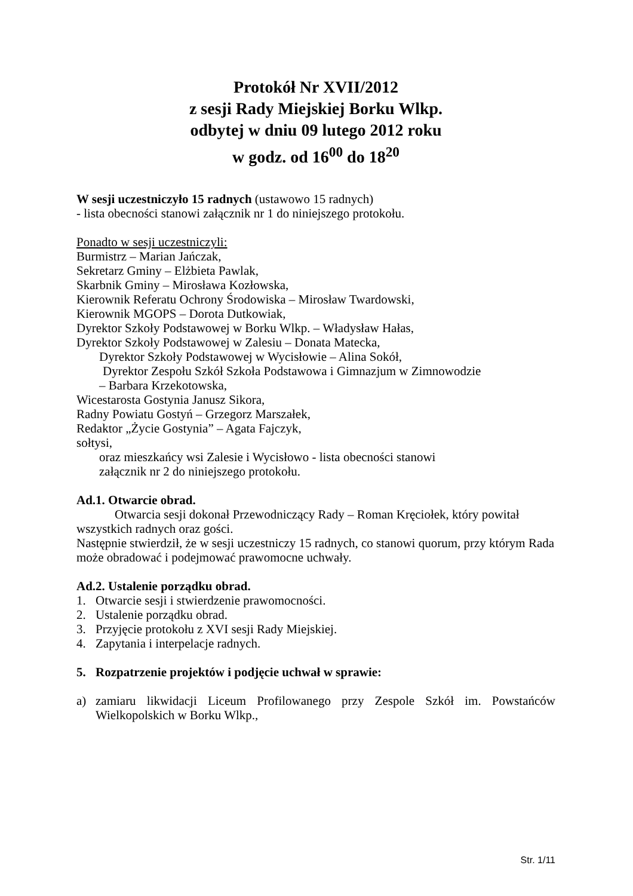Protokół Nr XVII/2012
z sesji Rady Miejskiej Borku Wlkp.
odbytej w dniu 09 lutego 2012 roku
w godz. od 16<sup>00</sup> do 18<sup>20</sup>
W sesji uczestniczyło 15 radnych (ustawowo 15 radnych)
- lista obecności stanowi załącznik nr 1 do niniejszego protokołu.
Ponadto w sesji uczestniczyli:
Burmistrz – Marian Jańczak,
Sekretarz Gminy – Elżbieta Pawlak,
Skarbnik Gminy – Mirosława Kozłowska,
Kierownik Referatu Ochrony Środowiska – Mirosław Twardowski,
Kierownik MGOPS – Dorota Dutkowiak,
Dyrektor Szkoły Podstawowej w Borku Wlkp. – Władysław Hałas,
Dyrektor Szkoły Podstawowej w Zalesiu – Donata Matecka,
Dyrektor Szkoły Podstawowej w Wycisłowie – Alina Sokół,
Dyrektor Zespołu Szkół Szkoła Podstawowa i Gimnazjum w Zimnowodzie
– Barbara Krzekotowska,
Wicestarosta Gostynia Janusz Sikora,
Radny Powiatu Gostyń – Grzegorz Marszałek,
Redaktor „Życie Gostynia” – Agata Fajczyk,
sołtysi,
oraz mieszkańcy wsi Zalesie i Wycisłowo - lista obecności stanowi
załącznik nr 2 do niniejszego protokołu.
Ad.1. Otwarcie obrad.
Otwarcia sesji dokonał Przewodniczący Rady – Roman Kręciołek, który powitał wszystkich radnych oraz gości.
Następnie stwierdził, że w sesji uczestniczy 15 radnych, co stanowi quorum, przy którym Rada może obradować i podejmować prawomocne uchwały.
Ad.2. Ustalenie porządku obrad.
1. Otwarcie sesji i stwierdzenie prawomocności.
2. Ustalenie porządku obrad.
3. Przyjęcie protokołu z XVI sesji Rady Miejskiej.
4. Zapytania i interpelacje radnych.
5. Rozpatrzenie projektów i podjęcie uchwał w sprawie:
a) zamiaru likwidacji Liceum Profilowanego przy Zespole Szkół im. Powstańców Wielkopolskich w Borku Wlkp.,
Str. 1/11